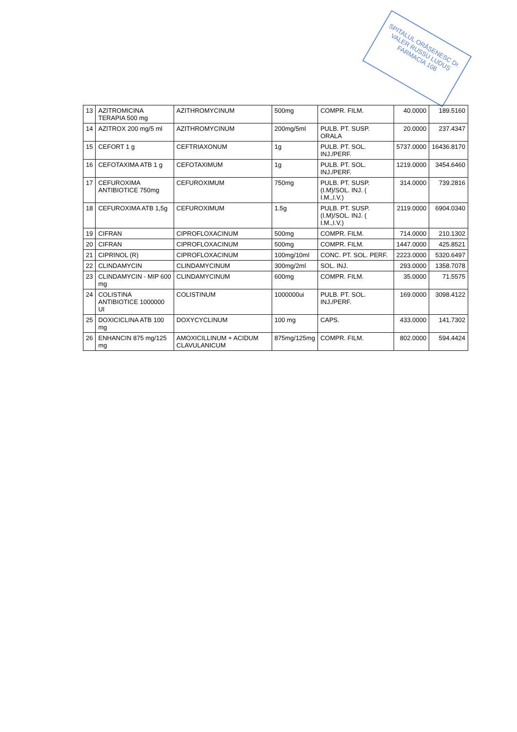SPITALUL ORĂȘENESC Dr. VALER RUSSU LUDUȘ FARMACIA 108
| 13 | AZITROMICINA TERAPIA 500 mg | AZITHROMYCINUM | 500mg | COMPR. FILM. | 40.0000 | 189.5160 |
| 14 | AZITROX 200 mg/5 ml | AZITHROMYCINUM | 200mg/5ml | PULB. PT. SUSP. ORALA | 20.0000 | 237.4347 |
| 15 | CEFORT 1 g | CEFTRIAXONUM | 1g | PULB. PT. SOL. INJ./PERF. | 5737.0000 | 16436.8170 |
| 16 | CEFOTAXIMA ATB 1 g | CEFOTAXIMUM | 1g | PULB. PT. SOL. INJ./PERF. | 1219.0000 | 3454.6460 |
| 17 | CEFUROXIMA ANTIBIOTICE 750mg | CEFUROXIMUM | 750mg | PULB. PT. SUSP. (I.M)/SOL. INJ. ( I.M.,I.V.) | 314.0000 | 739.2816 |
| 18 | CEFUROXIMA ATB 1,5g | CEFUROXIMUM | 1.5g | PULB. PT. SUSP. (I.M)/SOL. INJ. ( I.M.,I.V.) | 2119.0000 | 6904.0340 |
| 19 | CIFRAN | CIPROFLOXACINUM | 500mg | COMPR. FILM. | 714.0000 | 210.1302 |
| 20 | CIFRAN | CIPROFLOXACINUM | 500mg | COMPR. FILM. | 1447.0000 | 425.8521 |
| 21 | CIPRINOL (R) | CIPROFLOXACINUM | 100mg/10ml | CONC. PT. SOL. PERF. | 2223.0000 | 5320.6497 |
| 22 | CLINDAMYCIN | CLINDAMYCINUM | 300mg/2ml | SOL. INJ. | 293.0000 | 1358.7078 |
| 23 | CLINDAMYCIN - MIP 600 mg | CLINDAMYCINUM | 600mg | COMPR. FILM. | 35.0000 | 71.5575 |
| 24 | COLISTINA ANTIBIOTICE 1000000 UI | COLISTINUM | 1000000ui | PULB. PT. SOL. INJ./PERF. | 169.0000 | 3098.4122 |
| 25 | DOXICICLINA ATB 100 mg | DOXYCYCLINUM | 100 mg | CAPS. | 433.0000 | 141.7302 |
| 26 | ENHANCIN 875 mg/125 mg | AMOXICILLINUM + ACIDUM CLAVULANICUM | 875mg/125mg | COMPR. FILM. | 802.0000 | 594.4424 |